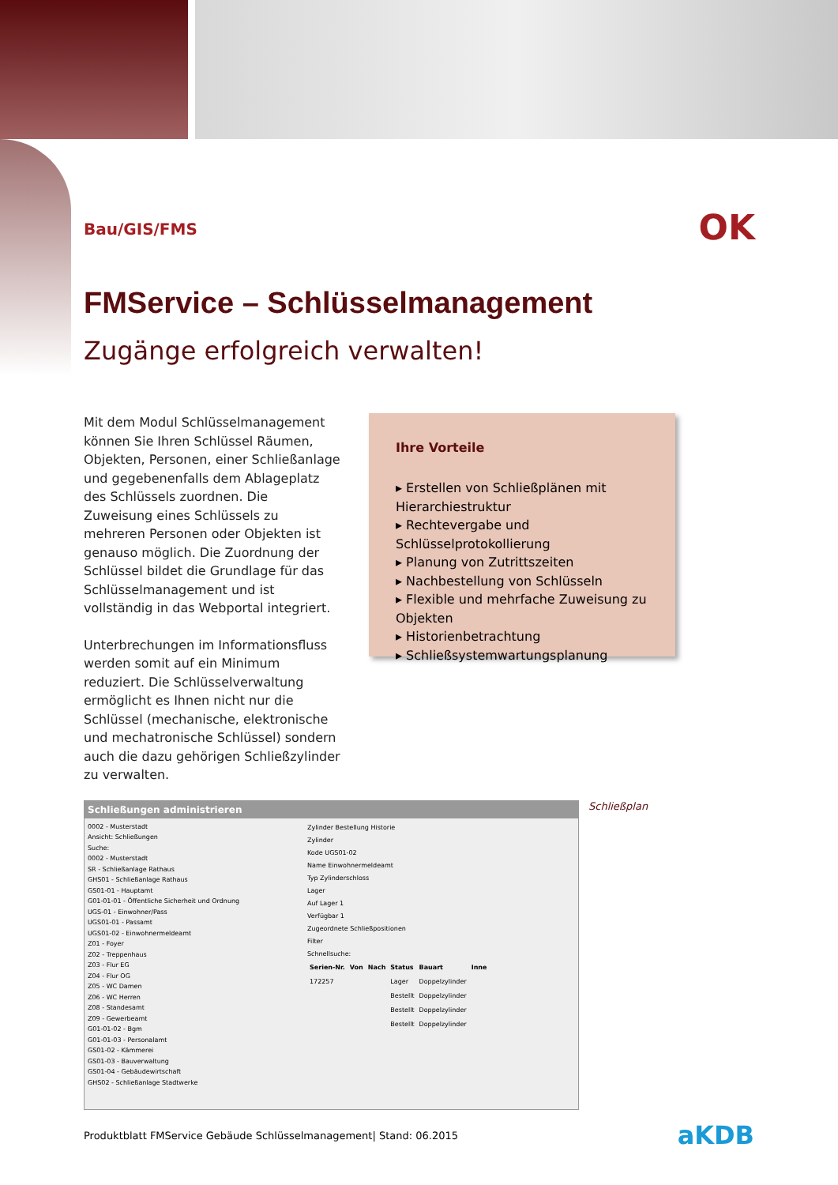Bau/GIS/FMS
OK
FMService – Schlüsselmanagement
Zugänge erfolgreich verwalten!
Mit dem Modul Schlüsselmanagement können Sie Ihren Schlüssel Räumen, Objekten, Personen, einer Schließanlage und gegebenenfalls dem Ablageplatz des Schlüssels zuordnen. Die Zuweisung eines Schlüssels zu mehreren Personen oder Objekten ist genauso möglich. Die Zuord­nung der Schlüssel bildet die Grundlage für das Schlüsselmanagement und ist vollständig in das Webportal integriert.
Unterbrechungen im Informationsfluss werden somit auf ein Minimum reduziert. Die Schlüsselverwaltung ermöglicht es Ihnen nicht nur die Schlüssel (mechani­sche, elektronische und mechatronische Schlüssel) sondern auch die dazu gehöri­gen Schließzylinder zu verwalten.
Ihre Vorteile
▸ Erstellen von Schließplänen mit Hierarchiestruktur
▸ Rechtevergabe und Schlüsselprotokollierung
▸ Planung von Zutrittszeiten
▸ Nachbestellung von Schlüsseln
▸ Flexible und mehrfache Zuweisung zu Objekten
▸ Historienbetrachtung
▸ Schließsystemwartungsplanung
Schließungen administrieren
0002 - Musterstadt
Ansicht: Schließungen
Suche:
0002 - Musterstadt
SR - Schließanlage Rathaus
GHS01 - Schließanlage Rathaus
GS01-01 - Hauptamt
G01-01-01 - Öffentliche Sicherheit und Ordnung
UGS-01 - Einwohner/Pass
UGS01-01 - Passamt
UGS01-02 - Einwohnermeldeamt
Z01 - Foyer
Z02 - Treppenhaus
Z03 - Flur EG
Z04 - Flur OG
Z05 - WC Damen
Z06 - WC Herren
Z08 - Standesamt
Z09 - Gewerbeamt
G01-01-02 - Bgm
G01-01-03 - Personalamt
GS01-02 - Kämmerei
GS01-03 - Bauverwaltung
GS01-04 - Gebäudewirtschaft
GHS02 - Schließanlage Stadtwerke
Zylinder Bestellung Historie
Zylinder
Kode UGS01-02
Name Einwohnermeldeamt
Typ Zylinderschloss
Lager
Auf Lager 1
Verfügbar 1
Zugeordnete Schließpositionen
Filter
Schnellsuche:
| Serien-Nr. | Von | Nach | Status | Bauart | Inne |
| --- | --- | --- | --- | --- | --- |
| 172257 | | | Lager | Doppelzylinder | |
| | | | Bestellt | Doppelzylinder | |
| | | | Bestellt | Doppelzylinder | |
| | | | Bestellt | Doppelzylinder | |
Schließplan
Produktblatt FMService Gebäude Schlüsselmanagement| Stand: 06.2015
aKDB